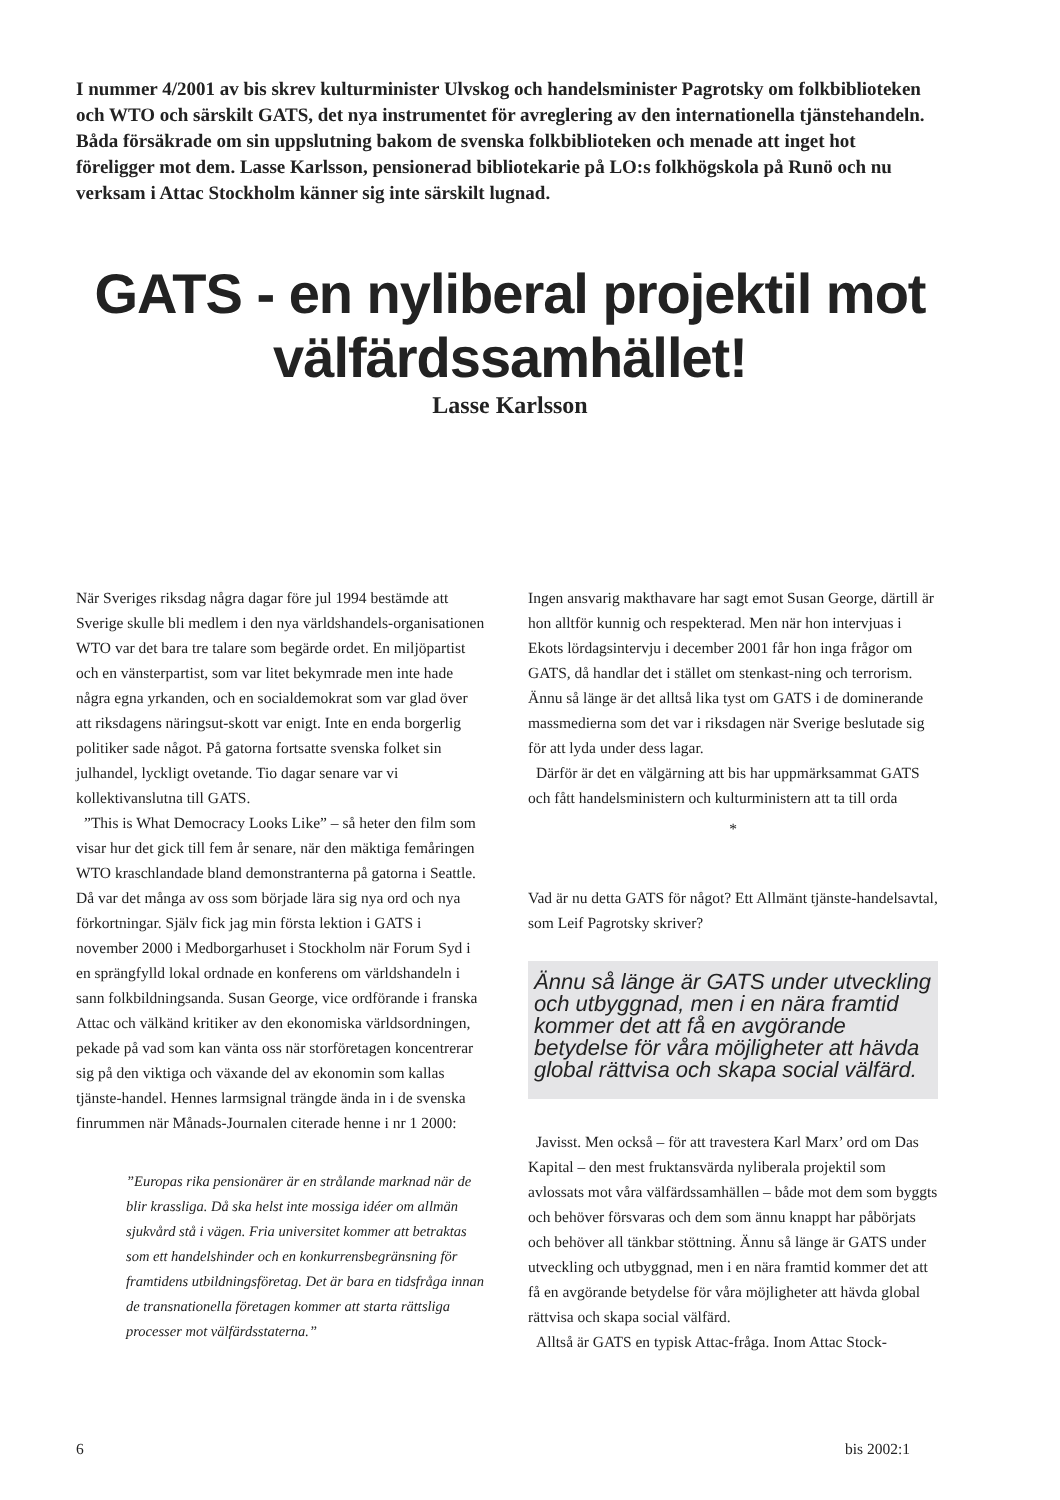I nummer 4/2001 av bis skrev kulturminister Ulvskog och handelsminister Pagrotsky om folkbiblioteken och WTO och särskilt GATS, det nya instrumentet för avreglering av den internationella tjänstehandeln. Båda försäkrade om sin uppslutning bakom de svenska folkbiblioteken och menade att inget hot föreligger mot dem. Lasse Karlsson, pensionerad bibliotekarie på LO:s folkhögskola på Runö och nu verksam i Attac Stockholm känner sig inte särskilt lugnad.
GATS - en nyliberal projektil mot
välfärdssamhället!
Lasse Karlsson
När Sveriges riksdag några dagar före jul 1994 bestämde att Sverige skulle bli medlem i den nya världshandels-organisationen WTO var det bara tre talare som begärde ordet. En miljöpartist och en vänsterpartist, som var litet bekymrade men inte hade några egna yrkanden, och en socialdemokrat som var glad över att riksdagens näringsut-skott var enigt. Inte en enda borgerlig politiker sade något. På gatorna fortsatte svenska folket sin julhandel, lyckligt ovetande. Tio dagar senare var vi kollektivanslutna till GATS.
”This is What Democracy Looks Like” – så heter den film som visar hur det gick till fem år senare, när den mäktiga femåringen WTO kraschlandade bland demonstranterna på gatorna i Seattle. Då var det många av oss som började lära sig nya ord och nya förkortningar. Själv fick jag min första lektion i GATS i november 2000 i Medborgarhuset i Stockholm när Forum Syd i en sprängfylld lokal ordnade en konferens om världshandeln i sann folkbildningsanda. Susan George, vice ordförande i franska Attac och välkänd kritiker av den ekonomiska världsordningen, pekade på vad som kan vänta oss när storföretagen koncentrerar sig på den viktiga och växande del av ekonomin som kallas tjänste-handel. Hennes larmsignal trängde ända in i de svenska finrummen när Månads-Journalen citerade henne i nr 1 2000:
”Europas rika pensionärer är en strålande marknad när de blir krassliga. Då ska helst inte mossiga idéer om allmän sjukvård stå i vägen. Fria universitet kommer att betraktas som ett handelshinder och en konkurrensbegränsning för framtidens utbildningsföretag. Det är bara en tidsfråga innan de transnationella företagen kommer att starta rättsliga processer mot välfärdsstaterna.”
Ingen ansvarig makthavare har sagt emot Susan George, därtill är hon alltför kunnig och respekterad. Men när hon intervjuas i Ekots lördagsintervju i december 2001 får hon inga frågor om GATS, då handlar det i stället om stenkast-ning och terrorism. Ännu så länge är det alltså lika tyst om GATS i de dominerande massmedierna som det var i riksdagen när Sverige beslutade sig för att lyda under dess lagar.
Därför är det en välgärning att bis har uppmärksammat GATS och fått handelsministern och kulturministern att ta till orda
*
Vad är nu detta GATS för något? Ett Allmänt tjänste-handelsavtal, som Leif Pagrotsky skriver?
Ännu så länge är GATS under utveckling och utbyggnad, men i en nära framtid kommer det att få en avgörande betydelse för våra möjligheter att hävda global rättvisa och skapa social välfärd.
Javisst. Men också – för att travestera Karl Marx’ ord om Das Kapital – den mest fruktansvärda nyliberala projektil som avlossats mot våra välfärdssamhällen – både mot dem som byggts och behöver försvaras och dem som ännu knappt har påbörjats och behöver all tänkbar stöttning. Ännu så länge är GATS under utveckling och utbyggnad, men i en nära framtid kommer det att få en avgörande betydelse för våra möjligheter att hävda global rättvisa och skapa social välfärd.
Alltså är GATS en typisk Attac-fråga. Inom Attac Stock-
6 bis 2002:1